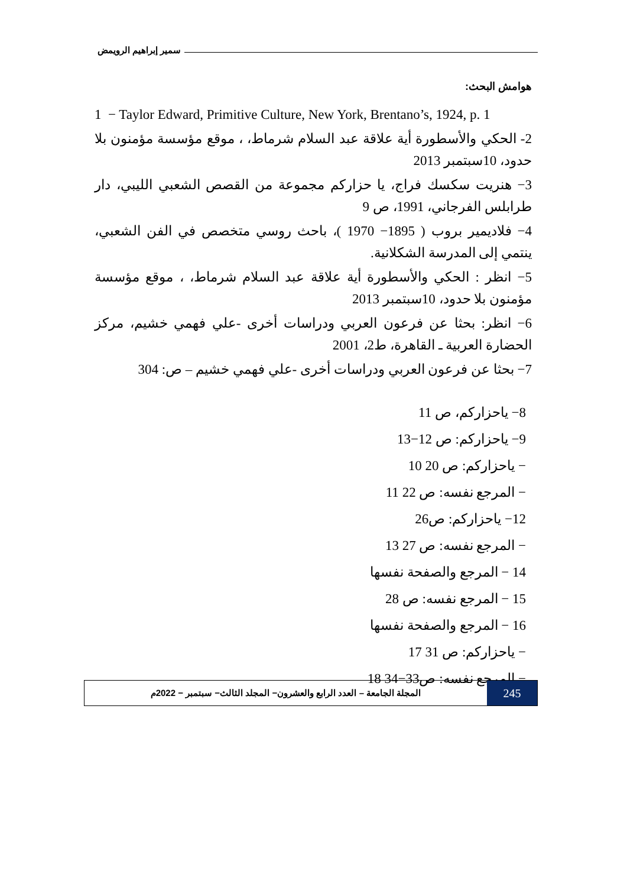سمير إبراهيم الرويمض
هوامش البحث:
1 − Taylor Edward, Primitive Culture, New York, Brentano’s, 1924, p. 1
2- الحكي والأسطورة أية علاقة عبد السلام شرماط، ، موقع مؤسسة مؤمنون بلا حدود، 10سبتمبر 2013
3− هنريت سكسك فراج، يا حزاركم مجموعة من القصص الشعبي الليبي، دار طرابلس الفرجاني، 1991، ص 9
4− فلاديمير بروب ( 1895− 1970 )، باحث روسي متخصص في الفن الشعبي، ينتمي إلى المدرسة الشكلانية.
5− انظر : الحكي والأسطورة أية علاقة عبد السلام شرماط، ، موقع مؤسسة مؤمنون بلا حدود، 10سبتمبر 2013
6− انظر: بحثا عن فرعون العربي ودراسات أخرى -علي فهمي خشيم، مركز الحضارة العربية ـ القاهرة، ط2، 2001
7− بحثا عن فرعون العربي ودراسات أخرى -علي فهمي خشيم – ص: 304
8− ياحزاركم، ص 11
9− ياحزاركم: ص 12−13
− ياحزاركم: ص 20 10
− المرجع نفسه: ص 22 11
12− ياحزاركم: ص26
− المرجع نفسه: ص 27 13
14 − المرجع والصفحة نفسها
15 − المرجع نفسه: ص 28
16 − المرجع والصفحة نفسها
− ياحزاركم: ص 31 17
− المرجع نفسه: ص33−34 18
245
المجلة الجامعة – العدد الرابع والعشرون− المجلد الثالث− سبتمبر − 2022م